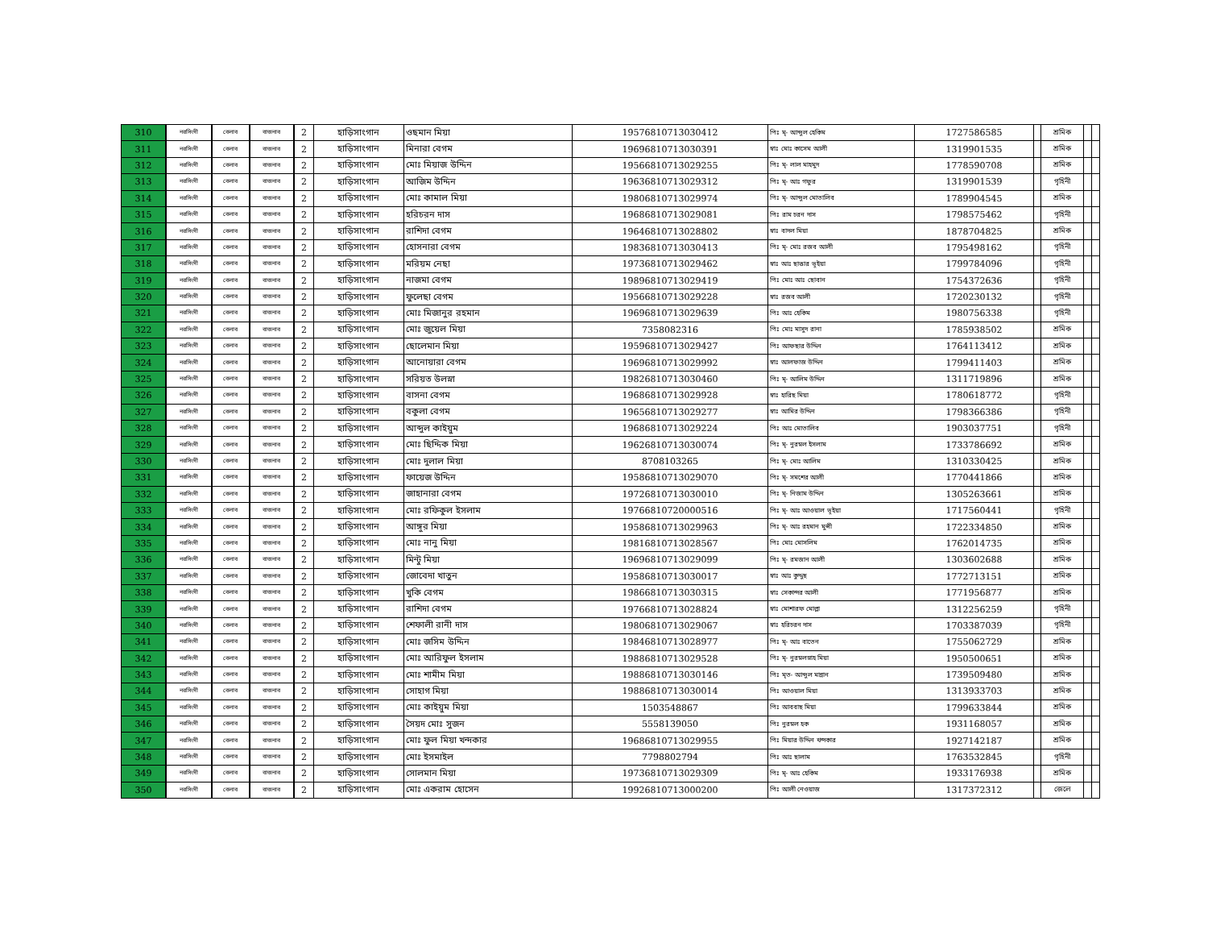| 310 | নরসিংদী | বেলাব | বাজনাব | 2 | হাড়িসাংগান | ওছমান মিয়া | 19576810713030412 | পিঃ মৃ- আব্দুল হেকিম | 1727586585 | | শ্রমিক | | |
| 311 | নরসিংদী | বেলাব | বাজনাব | 2 | হাড়িসাংগান | মিনারা বেগম | 19696810713030391 | স্বাঃ মোঃ কাসেম আলী | 1319901535 | | শ্রমিক | | |
| 312 | নরসিংদী | বেলাব | বাজনাব | 2 | হাড়িসাংগান | মোঃ মিয়াজ উদ্দিন | 19566810713029255 | পিঃ মৃ- লাল মাহমুদ | 1778590708 | | শ্রমিক | | |
| 313 | নরসিংদী | বেলাব | বাজনাব | 2 | হাড়িসাংগান | আজিম উদ্দিন | 19636810713029312 | পিঃ মৃ- আঃ গফুর | 1319901539 | | গৃহিনী | | |
| 314 | নরসিংদী | বেলাব | বাজনাব | 2 | হাড়িসাংগান | মোঃ কামাল মিয়া | 19806810713029974 | পিঃ মৃ- আব্দুল মোতালিব | 1789904545 | | শ্রমিক | | |
| 315 | নরসিংদী | বেলাব | বাজনাব | 2 | হাড়িসাংগান | হরিচরন দাস | 19686810713029081 | পিঃ রাম চরন দাস | 1798575462 | | গৃহিনী | | |
| 316 | নরসিংদী | বেলাব | বাজনাব | 2 | হাড়িসাংগান | রাশিদা বেগম | 19646810713028802 | স্বাঃ বাদল মিয়া | 1878704825 | | শ্রমিক | | |
| 317 | নরসিংদী | বেলাব | বাজনাব | 2 | হাড়িসাংগান | হোসনারা বেগম | 19836810713030413 | পিঃ মৃ- মোঃ রজব আলী | 1795498162 | | গৃহিনী | | |
| 318 | নরসিংদী | বেলাব | বাজনাব | 2 | হাড়িসাংগান | মরিয়ম নেছা | 19736810713029462 | স্বাঃ আঃ ছাত্তার ভূইয়া | 1799784096 | | গৃহিনী | | |
| 319 | নরসিংদী | বেলাব | বাজনাব | 2 | হাড়িসাংগান | নাজমা বেগম | 19896810713029419 | পিঃ মোঃ আঃ ছোবান | 1754372636 | | গৃহিনী | | |
| 320 | নরসিংদী | বেলাব | বাজনাব | 2 | হাড়িসাংগান | ফুলেছা বেগম | 19566810713029228 | স্বাঃ রজব আলী | 1720230132 | | গৃহিনী | | |
| 321 | নরসিংদী | বেলাব | বাজনাব | 2 | হাড়িসাংগান | মোঃ মিজানুর রহমান | 19696810713029639 | পিঃ আঃ হেকিম | 1980756338 | | গৃহিনী | | |
| 322 | নরসিংদী | বেলাব | বাজনাব | 2 | হাড়িসাংগান | মোঃ জুয়েল মিয়া | 7358082316 | পিঃ মোঃ মাসুদ রানা | 1785938502 | | শ্রমিক | | |
| 323 | নরসিংদী | বেলাব | বাজনাব | 2 | হাড়িসাংগান | ছোলেমান মিয়া | 19596810713029427 | পিঃ আফছার উদ্দিন | 1764113412 | | শ্রমিক | | |
| 324 | নরসিংদী | বেলাব | বাজনাব | 2 | হাড়িসাংগান | আনোয়ারা বেগম | 19696810713029992 | স্বাঃ আলফাজ উদ্দিন | 1799411403 | | শ্রমিক | | |
| 325 | নরসিংদী | বেলাব | বাজনাব | 2 | হাড়িসাংগান | সরিয়ত উলস্না | 19826810713030460 | পিঃ মৃ- আলিম উদ্দিন | 1311719896 | | শ্রমিক | | |
| 326 | নরসিংদী | বেলাব | বাজনাব | 2 | হাড়িসাংগান | বাসনা বেগম | 19686810713029928 | স্বাঃ হারিছ মিয়া | 1780618772 | | গৃহিনী | | |
| 327 | নরসিংদী | বেলাব | বাজনাব | 2 | হাড়িসাংগান | বকুলা বেগম | 19656810713029277 | স্বাঃ আমির উদ্দিন | 1798366386 | | গৃহিনী | | |
| 328 | নরসিংদী | বেলাব | বাজনাব | 2 | হাড়িসাংগান | আব্দুল কাইয়ুম | 19686810713029224 | পিঃ আঃ মোতালিব | 1903037751 | | গৃহিনী | | |
| 329 | নরসিংদী | বেলাব | বাজনাব | 2 | হাড়িসাংগান | মোঃ ছিদ্দিক মিয়া | 19626810713030074 | পিঃ মৃ- নুরম্নল ইসলাম | 1733786692 | | শ্রমিক | | |
| 330 | নরসিংদী | বেলাব | বাজনাব | 2 | হাড়িসাংগান | মোঃ দুলাল মিয়া | 8708103265 | পিঃ মৃ- মোঃ আলিম | 1310330425 | | শ্রমিক | | |
| 331 | নরসিংদী | বেলাব | বাজনাব | 2 | হাড়িসাংগান | ফায়েজ উদ্দিন | 19586810713029070 | পিঃ মৃ- সমশের আলী | 1770441866 | | শ্রমিক | | |
| 332 | নরসিংদী | বেলাব | বাজনাব | 2 | হাড়িসাংগান | জাহানারা বেগম | 19726810713030010 | পিঃ মৃ- নিজাম উদ্দিন | 1305263661 | | শ্রমিক | | |
| 333 | নরসিংদী | বেলাব | বাজনাব | 2 | হাড়িসাংগান | মোঃ রফিকুল ইসলাম | 19766810720000516 | পিঃ মৃ- আঃ আওয়াল ভূইয়া | 1717560441 | | গৃহিনী | | |
| 334 | নরসিংদী | বেলাব | বাজনাব | 2 | হাড়িসাংগান | আঙ্গুর মিয়া | 19586810713029963 | পিঃ মৃ- আঃ রহমান মুন্সী | 1722334850 | | শ্রমিক | | |
| 335 | নরসিংদী | বেলাব | বাজনাব | 2 | হাড়িসাংগান | মোঃ নানু মিয়া | 19816810713028567 | পিঃ মোঃ মোসলিম | 1762014735 | | শ্রমিক | | |
| 336 | নরসিংদী | বেলাব | বাজনাব | 2 | হাড়িসাংগান | মিন্টু মিয়া | 19696810713029099 | পিঃ মৃ- রমজান আলী | 1303602688 | | শ্রমিক | | |
| 337 | নরসিংদী | বেলাব | বাজনাব | 2 | হাড়িসাংগান | জোবেদা খাতুন | 19586810713030017 | স্বাঃ আঃ কুদ্দুছ | 1772713151 | | শ্রমিক | | |
| 338 | নরসিংদী | বেলাব | বাজনাব | 2 | হাড়িসাংগান | খুকি বেগম | 19866810713030315 | স্বাঃ সেকান্দর আলী | 1771956877 | | শ্রমিক | | |
| 339 | নরসিংদী | বেলাব | বাজনাব | 2 | হাড়িসাংগান | রাশিদা বেগম | 19766810713028824 | স্বাঃ মোশারফ মোল্লা | 1312256259 | | গৃহিনী | | |
| 340 | নরসিংদী | বেলাব | বাজনাব | 2 | হাড়িসাংগান | শেফালী রানী দাস | 19806810713029067 | স্বাঃ হরিচরন দাস | 1703387039 | | গৃহিনী | | |
| 341 | নরসিংদী | বেলাব | বাজনাব | 2 | হাড়িসাংগান | মোঃ জসিম উদ্দিন | 19846810713028977 | পিঃ মৃ- আঃ বাতেন | 1755062729 | | শ্রমিক | | |
| 342 | নরসিংদী | বেলাব | বাজনাব | 2 | হাড়িসাংগান | মোঃ আরিফুল ইসলাম | 19886810713029528 | পিঃ মৃ- নুরম্নলস্নাহ মিয়া | 1950500651 | | শ্রমিক | | |
| 343 | নরসিংদী | বেলাব | বাজনাব | 2 | হাড়িসাংগান | মোঃ শামীম মিয়া | 19886810713030146 | পিঃ মৃত- আব্দুল মান্নান | 1739509480 | | শ্রমিক | | |
| 344 | নরসিংদী | বেলাব | বাজনাব | 2 | হাড়িসাংগান | সোহাগ মিয়া | 19886810713030014 | পিঃ আওয়াল মিয়া | 1313933703 | | শ্রমিক | | |
| 345 | নরসিংদী | বেলাব | বাজনাব | 2 | হাড়িসাংগান | মোঃ কাইয়ুম মিয়া | 1503548867 | পিঃ আববাছ মিয়া | 1799633844 | | শ্রমিক | | |
| 346 | নরসিংদী | বেলাব | বাজনাব | 2 | হাড়িসাংগান | সৈয়দ মোঃ সুজন | 5558139050 | পিঃ নুরম্নল হক | 1931168057 | | শ্রমিক | | |
| 347 | নরসিংদী | বেলাব | বাজনাব | 2 | হাড়িসাংগান | মোঃ ফুল মিয়া খন্দকার | 19686810713029955 | পিঃ মিয়ার উদ্দিন খন্দকার | 1927142187 | | শ্রমিক | | |
| 348 | নরসিংদী | বেলাব | বাজনাব | 2 | হাড়িসাংগান | মোঃ ইসমাইল | 7798802794 | পিঃ আঃ ছালাম | 1763532845 | | গৃহিনী | | |
| 349 | নরসিংদী | বেলাব | বাজনাব | 2 | হাড়িসাংগান | সোলমান মিয়া | 19736810713029309 | পিঃ মৃ- আঃ হেকিম | 1933176938 | | শ্রমিক | | |
| 350 | নরসিংদী | বেলাব | বাজনাব | 2 | হাড়িসাংগান | মোঃ একরাম হোসেন | 19926810713000200 | পিঃ আলী নেওয়াজ | 1317372312 | | জেলে | | |